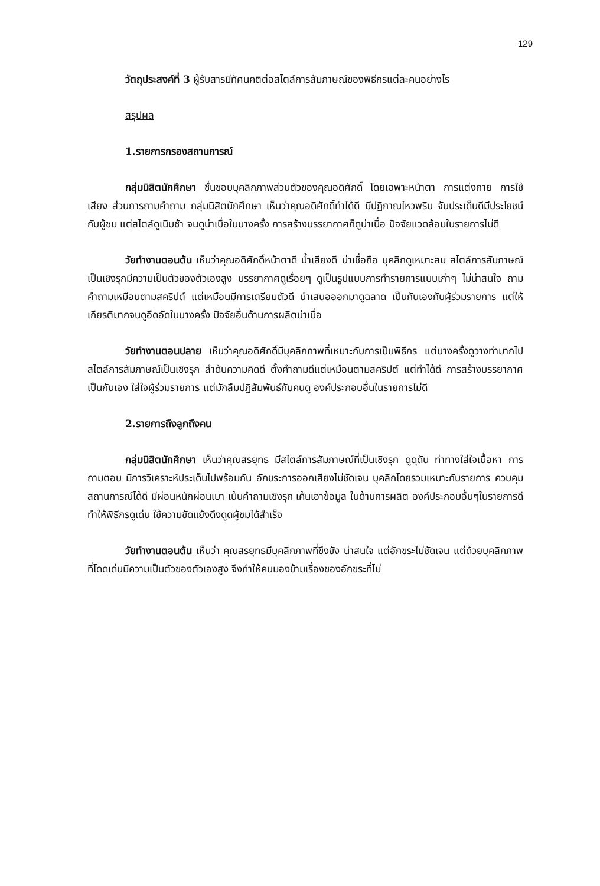129
วัตถุประสงค์ที่ 3 ผู้รับสารมีทัศนคติต่อสไตล์การสัมภาษณ์ของพิธีกรแต่ละคนอย่างไร
สรุปผล
1.รายการกรองสถานการณ์
กลุ่มนิสิตนักศึกษา ชื่นชอบบุคลิกภาพส่วนตัวของคุณอดิศักดิ์ โดยเฉพาะหน้าตา การแต่งกาย การใช้เสียง ส่วนการถามคำถาม กลุ่มนิสิตนักศึกษา เห็นว่าคุณอดิศักดิ์ทำได้ดี มีปฏิภาณไหวพริบ จับประเด็นดีมีประโยชน์กับผู้ชม แต่สไตล์ดูเนิบช้า จนดูน่าเบื่อในบางครั้ง การสร้างบรรยากาศก็ดูน่าเบื่อ ปัจจัยแวดล้อมในรายการไม่ดี
วัยทำงานตอนต้น เห็นว่าคุณอดิศักดิ์หน้าตาดี น้ำเสียงดี น่าเชื่อถือ บุคลิกดูเหมาะสม สไตล์การสัมภาษณ์เป็นเชิงรุกมีความเป็นตัวของตัวเองสูง บรรยากาศดูเรื่อยๆ ดูเป็นรูปแบบการทำรายการแบบเก่าๆ ไม่น่าสนใจ ถามคำถามเหมือนตามสคริปต์ แต่เหมือนมีการเตรียมตัวดี นำเสนอออกมาดูฉลาด เป็นกันเองกับผู้ร่วมรายการ แต่ให้เกียรติมากจนดูอึดอัดในบางครั้ง ปัจจัยอื่นด้านการผลิตน่าเบื่อ
วัยทำงานตอนปลาย เห็นว่าคุณอดิศักดิ์มีบุคลิกภาพที่เหมาะกับการเป็นพิธีกร แต่บางครั้งดูวางท่ามากไป สไตล์การสัมภาษณ์เป็นเชิงรุก ลำดับความคิดดี ตั้งคำถามดีแต่เหมือนตามสคริปต์ แต่ทำได้ดี การสร้างบรรยากาศเป็นกันเอง ใส่ใจผู้ร่วมรายการ แต่มักลืมปฏิสัมพันธ์กับคนดู องค์ประกอบอื่นในรายการไม่ดี
2.รายการถึงลูกถึงคน
กลุ่มนิสิตนักศึกษา เห็นว่าคุณสรยุทธ มีสไตล์การสัมภาษณ์ที่เป็นเชิงรุก ดูดุดัน ท่าทางใส่ใจเนื้อหา การถามตอบ มีการวิเคราะห์ประเด็นไปพร้อมกัน อักขระการออกเสียงไม่ชัดเจน บุคลิกโดยรวมเหมาะกับรายการ ควบคุมสถานการณ์ได้ดี มีผ่อนหนักผ่อนเบา เน้นคำถามเชิงรุก เค้นเอาข้อมูล ในด้านการผลิต องค์ประกอบอื่นๆในรายการดีทำให้พิธีกรดูเด่น ใช้ความขัดแย้งดึงดูดผู้ชมได้สำเร็จ
วัยทำงานตอนต้น เห็นว่า คุณสรยุทธมีบุคลิกภาพที่ขึงขัง น่าสนใจ แต่อักขระไม่ชัดเจน แต่ด้วยบุคลิกภาพที่โดดเด่นมีความเป็นตัวของตัวเองสูง จึงทำให้คนมองข้ามเรื่องของอักขระที่ไม่